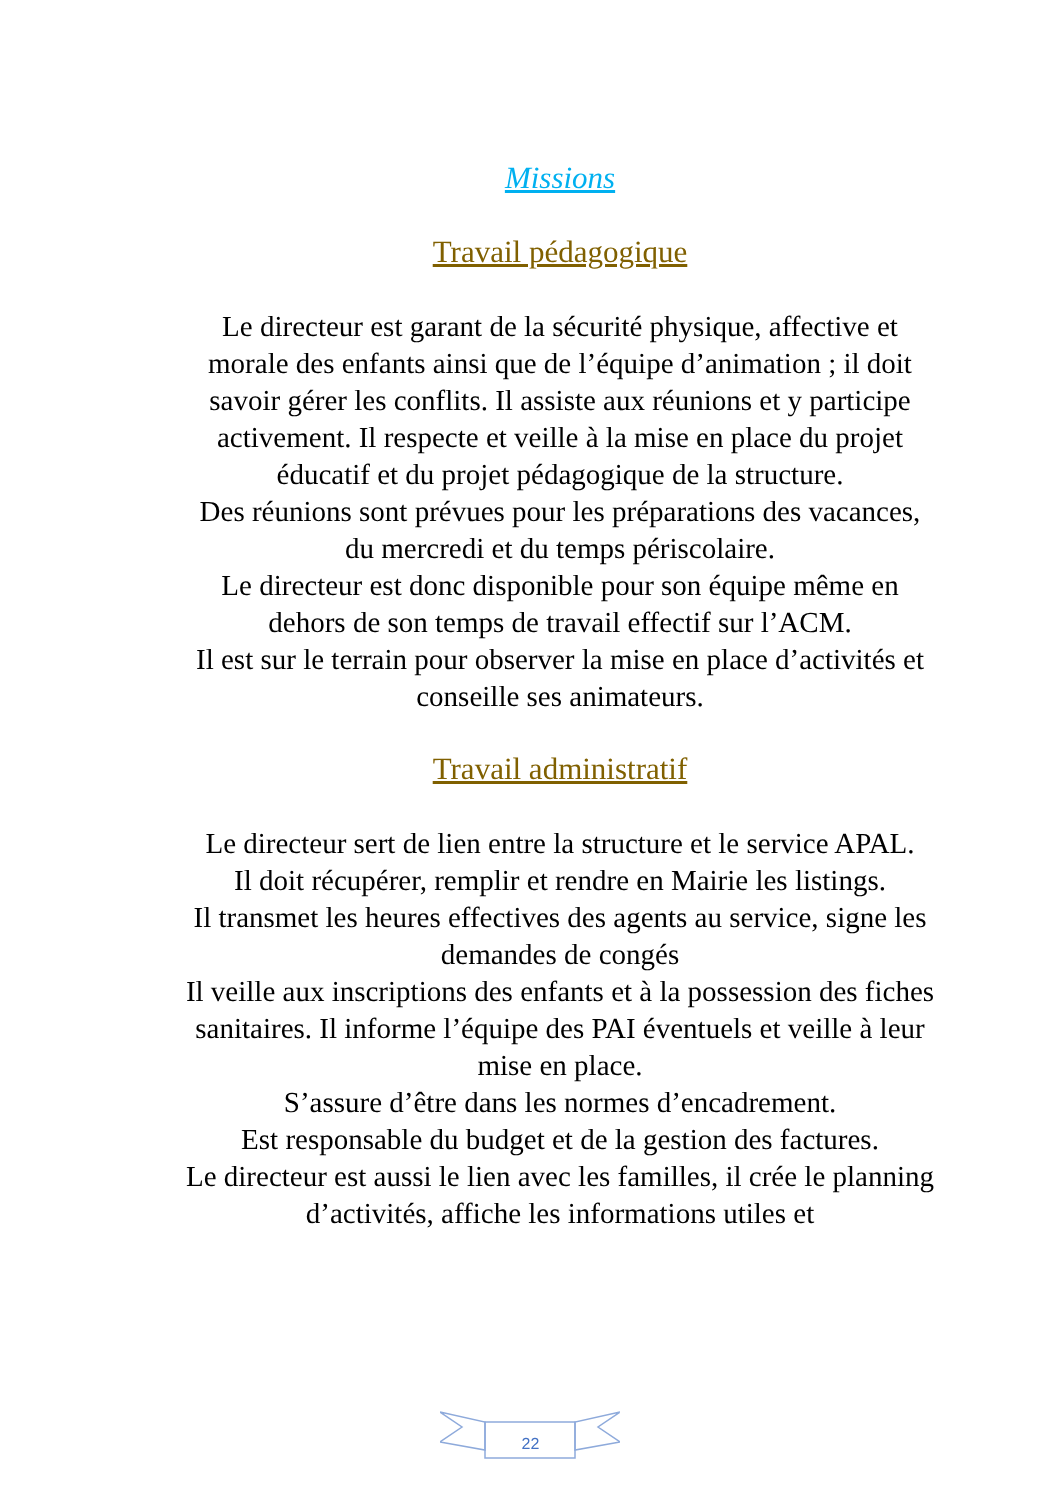Missions
Travail pédagogique
Le directeur est garant de la sécurité physique, affective et morale des enfants ainsi que de l’équipe d’animation ; il doit savoir gérer les conflits. Il assiste aux réunions et y participe activement. Il respecte et veille à la mise en place du projet éducatif et du projet pédagogique de la structure.
Des réunions sont prévues pour les préparations des vacances, du mercredi et du temps périscolaire.
Le directeur est donc disponible pour son équipe même en dehors de son temps de travail effectif sur l’ACM.
Il est sur le terrain pour observer la mise en place d’activités et conseille ses animateurs.
Travail administratif
Le directeur sert de lien entre la structure et le service APAL.
Il doit récupérer, remplir et rendre en Mairie les listings.
Il transmet les heures effectives des agents au service, signe les demandes de congés
Il veille aux inscriptions des enfants et à la possession des fiches sanitaires. Il informe l’équipe des PAI éventuels et veille à leur mise en place.
S’assure d’être dans les normes d’encadrement.
Est responsable du budget et de la gestion des factures.
Le directeur est aussi le lien avec les familles, il crée le planning d’activités, affiche les informations utiles et
22